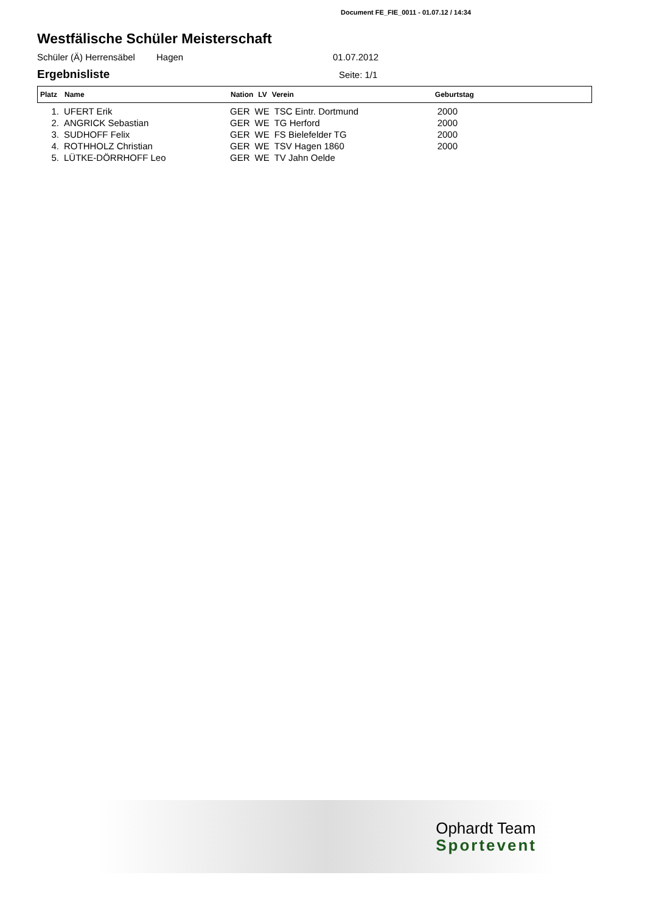Document FE_FIE_0011 - 01.07.12 / 14:34
Westfälische Schüler Meisterschaft
Schüler (Ä) Herrensäbel Hagen 01.07.2012
Ergebnisliste
Seite: 1/1
| Platz | Name | Nation | LV | Verein | Geburtstag |
| --- | --- | --- | --- | --- | --- |
| 1. | UFERT Erik | GER | WE | TSC Eintr. Dortmund | 2000 |
| 2. | ANGRICK Sebastian | GER | WE | TG Herford | 2000 |
| 3. | SUDHOFF Felix | GER | WE | FS Bielefelder TG | 2000 |
| 4. | ROTHHOLZ Christian | GER | WE | TSV Hagen 1860 | 2000 |
| 5. | LÜTKE-DÖRRHOFF Leo | GER | WE | TV Jahn Oelde | |
Ophardt Team
Sportevent